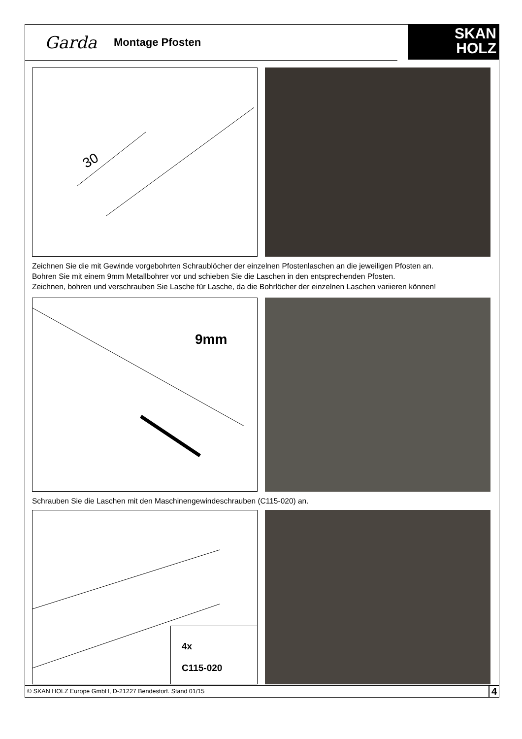Garda Montage Pfosten
SKAN
HOLZ
30
Zeichnen Sie die mit Gewinde vorgebohrten Schraublöcher der einzelnen Pfostenlaschen an die jeweiligen Pfosten an.
Bohren Sie mit einem 9mm Metallbohrer vor und schieben Sie die Laschen in den entsprechenden Pfosten.
Zeichnen, bohren und verschrauben Sie Lasche für Lasche, da die Bohrlöcher der einzelnen Laschen variieren können!
9mm
Schrauben Sie die Laschen mit den Maschinengewindeschrauben (C115-020) an.
4x
C115-020
© SKAN HOLZ Europe GmbH, D-21227 Bendestorf. Stand 01/15 4